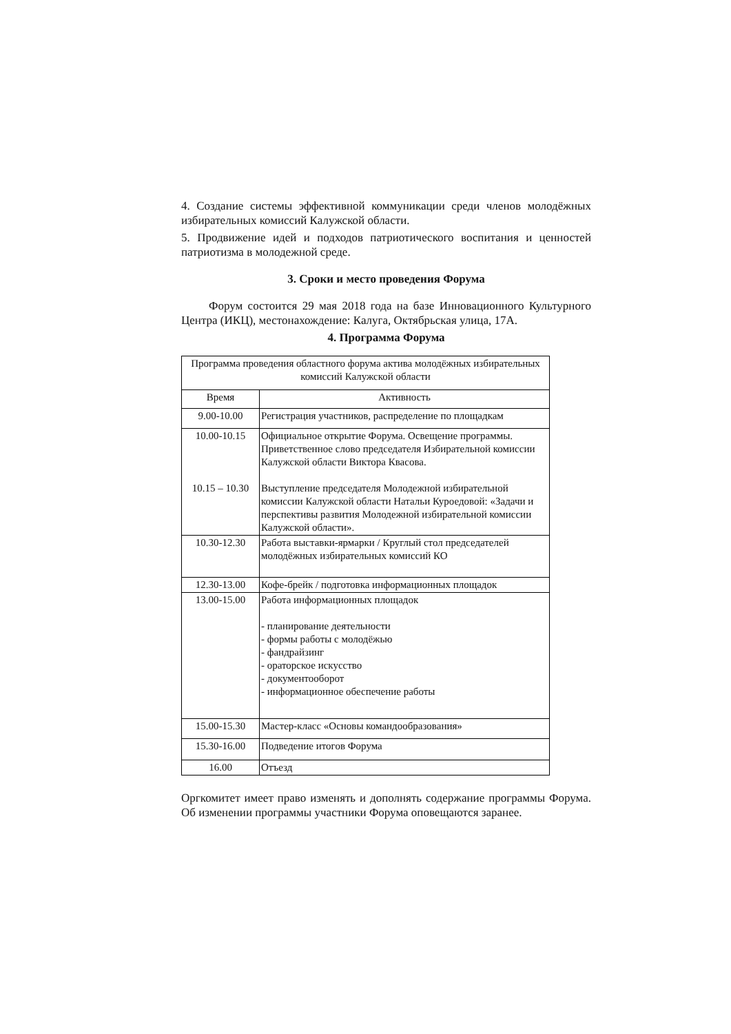4. Создание системы эффективной коммуникации среди членов молодёжных избирательных комиссий Калужской области.
5. Продвижение идей и подходов патриотического воспитания и ценностей патриотизма в молодежной среде.
3. Сроки и место проведения Форума
Форум состоится 29 мая 2018 года на базе Инновационного Культурного Центра (ИКЦ), местонахождение: Калуга, Октябрьская улица, 17А.
4. Программа Форума
| Программа проведения областного форума актива молодёжных избирательных комиссий Калужской области | |
| --- | --- |
| Время | Активность |
| 9.00-10.00 | Регистрация участников, распределение по площадкам |
| 10.00-10.15 10.15 – 10.30 | Официальное открытие Форума. Освещение программы. Приветственное слово председателя Избирательной комиссии Калужской области Виктора Квасова. Выступление председателя Молодежной избирательной комиссии Калужской области Натальи Куроедовой: «Задачи и перспективы развития Молодежной избирательной комиссии Калужской области». |
| 10.30-12.30 | Работа выставки-ярмарки / Круглый стол председателей молодёжных избирательных комиссий КО |
| 12.30-13.00 | Кофе-брейк / подготовка информационных площадок |
| 13.00-15.00 | Работа информационных площадок - планирование деятельности - формы работы с молодёжью - фандрайзинг - ораторское искусство - документооборот - информационное обеспечение работы |
| 15.00-15.30 | Мастер-класс «Основы командообразования» |
| 15.30-16.00 | Подведение итогов Форума |
| 16.00 | Отъезд |
Оргкомитет имеет право изменять и дополнять содержание программы Форума. Об изменении программы участники Форума оповещаются заранее.